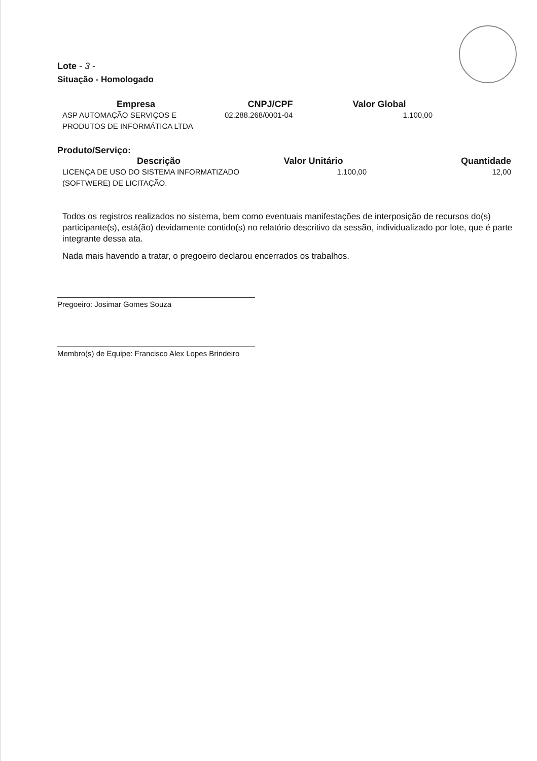Lote - 3 -
Situação - Homologado
| Empresa | CNPJ/CPF | Valor Global |
| --- | --- | --- |
| ASP AUTOMAÇÃO SERVIÇOS E PRODUTOS DE INFORMÁTICA LTDA | 02.288.268/0001-04 | 1.100,00 |
Produto/Serviço:
| Descrição | Valor Unitário | Quantidade |
| --- | --- | --- |
| LICENÇA DE USO DO SISTEMA INFORMATIZADO (SOFTWERE) DE LICITAÇÃO. | 1.100,00 | 12,00 |
Todos os registros realizados no sistema, bem como eventuais manifestações de interposição de recursos do(s) participante(s), está(ão) devidamente contido(s) no relatório descritivo da sessão, individualizado por lote, que é parte integrante dessa ata.
Nada mais havendo a tratar, o pregoeiro declarou encerrados os trabalhos.
Pregoeiro: Josimar Gomes Souza
Membro(s) de Equipe: Francisco Alex Lopes Brindeiro